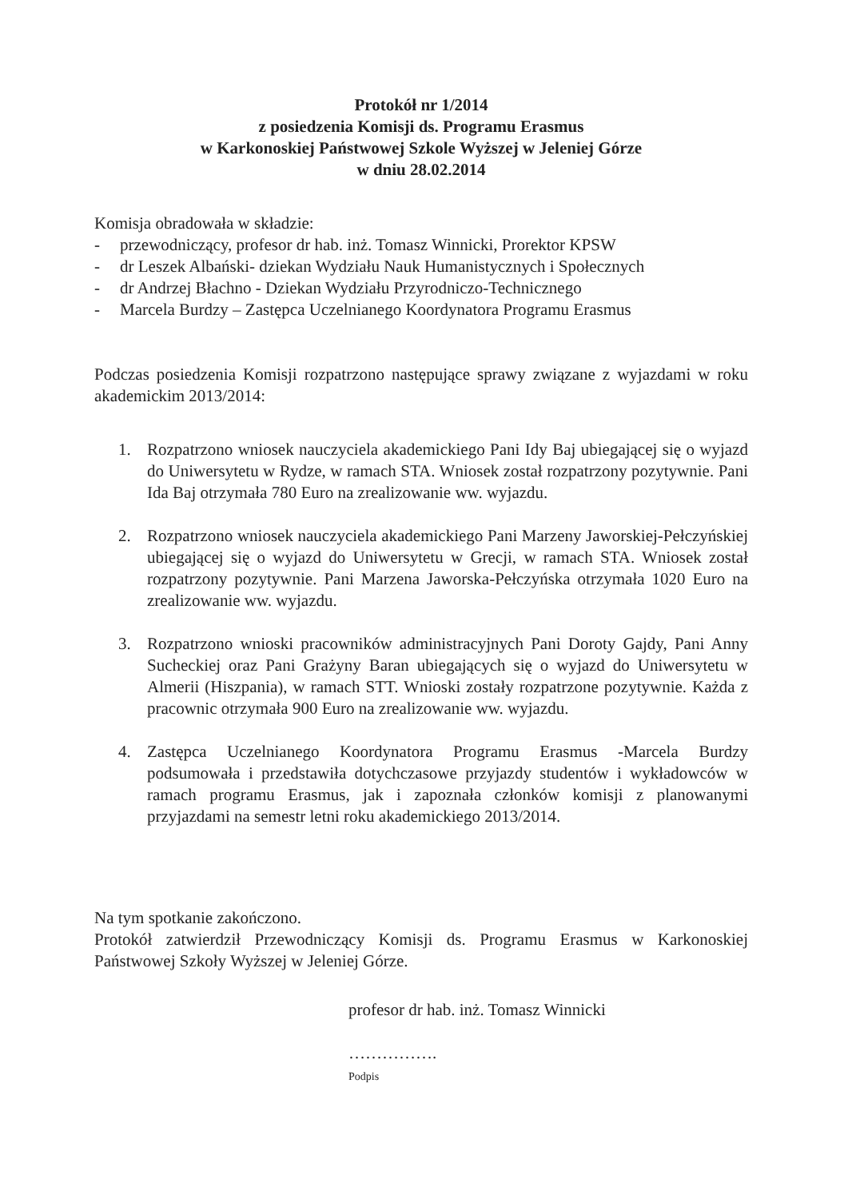Protokół nr 1/2014
z posiedzenia Komisji ds. Programu Erasmus
w Karkonoskiej Państwowej Szkole Wyższej w Jeleniej Górze
w dniu 28.02.2014
Komisja obradowała w składzie:
- przewodniczący, profesor dr hab. inż. Tomasz Winnicki, Prorektor KPSW
- dr Leszek Albański- dziekan Wydziału Nauk Humanistycznych i Społecznych
- dr Andrzej Błachno - Dziekan Wydziału Przyrodniczo-Technicznego
- Marcela Burdzy – Zastępca Uczelnianego Koordynatora Programu Erasmus
Podczas posiedzenia Komisji rozpatrzono następujące sprawy związane z wyjazdami w roku akademickim 2013/2014:
1. Rozpatrzono wniosek nauczyciela akademickiego Pani Idy Baj ubiegającej się o wyjazd do Uniwersytetu w Rydze, w ramach STA. Wniosek został rozpatrzony pozytywnie. Pani Ida Baj otrzymała 780 Euro na zrealizowanie ww. wyjazdu.
2. Rozpatrzono wniosek nauczyciela akademickiego Pani Marzeny Jaworskiej-Pełczyńskiej ubiegającej się o wyjazd do Uniwersytetu w Grecji, w ramach STA. Wniosek został rozpatrzony pozytywnie. Pani Marzena Jaworska-Pełczyńska otrzymała 1020 Euro na zrealizowanie ww. wyjazdu.
3. Rozpatrzono wnioski pracowników administracyjnych Pani Doroty Gajdy, Pani Anny Sucheckiej oraz Pani Grażyny Baran ubiegających się o wyjazd do Uniwersytetu w Almerii (Hiszpania), w ramach STT. Wnioski zostały rozpatrzone pozytywnie. Każda z pracownic otrzymała 900 Euro na zrealizowanie ww. wyjazdu.
4. Zastępca Uczelnianego Koordynatora Programu Erasmus -Marcela Burdzy podsumowała i przedstawiła dotychczasowe przyjazdy studentów i wykładowców w ramach programu Erasmus, jak i zapoznała członków komisji z planowanymi przyjazdami na semestr letni roku akademickiego 2013/2014.
Na tym spotkanie zakończono.
Protokół zatwierdził Przewodniczący Komisji ds. Programu Erasmus w Karkonoskiej Państwowej Szkoły Wyższej w Jeleniej Górze.
profesor dr hab. inż. Tomasz Winnicki
…………….
Podpis